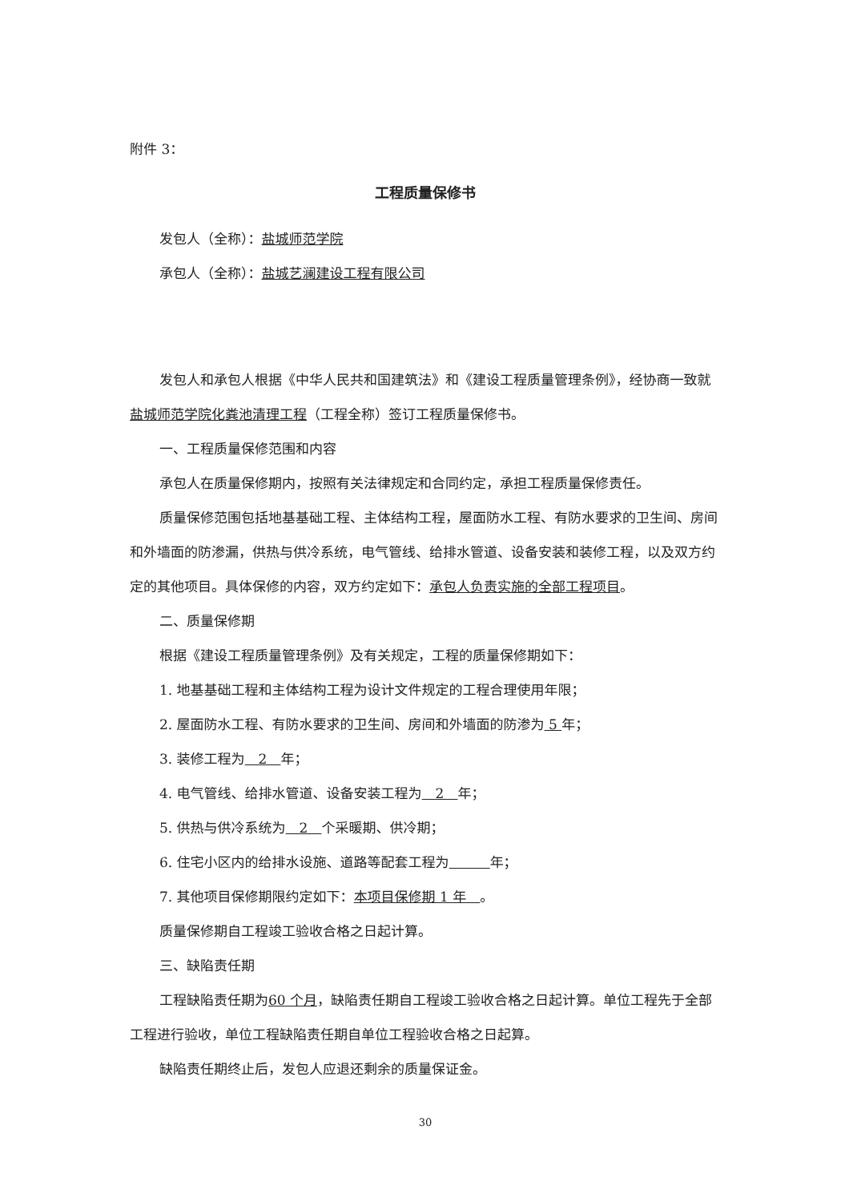附件 3：
工程质量保修书
发包人（全称）：盐城师范学院
承包人（全称）：盐城艺澜建设工程有限公司
发包人和承包人根据《中华人民共和国建筑法》和《建设工程质量管理条例》，经协商一致就盐城师范学院化粪池清理工程（工程全称）签订工程质量保修书。
一、工程质量保修范围和内容
承包人在质量保修期内，按照有关法律规定和合同约定，承担工程质量保修责任。
质量保修范围包括地基基础工程、主体结构工程，屋面防水工程、有防水要求的卫生间、房间和外墙面的防渗漏，供热与供冷系统，电气管线、给排水管道、设备安装和装修工程，以及双方约定的其他项目。具体保修的内容，双方约定如下：承包人负责实施的全部工程项目。
二、质量保修期
根据《建设工程质量管理条例》及有关规定，工程的质量保修期如下：
1. 地基基础工程和主体结构工程为设计文件规定的工程合理使用年限；
2. 屋面防水工程、有防水要求的卫生间、房间和外墙面的防渗为 5 年；
3. 装修工程为　2　年；
4. 电气管线、给排水管道、设备安装工程为　2　年；
5. 供热与供冷系统为　2　个采暖期、供冷期；
6. 住宅小区内的给排水设施、道路等配套工程为　　　 年；
7. 其他项目保修期限约定如下：本项目保修期 1 年　。
质量保修期自工程竣工验收合格之日起计算。
三、缺陷责任期
工程缺陷责任期为60 个月，缺陷责任期自工程竣工验收合格之日起计算。单位工程先于全部工程进行验收，单位工程缺陷责任期自单位工程验收合格之日起算。
缺陷责任期终止后，发包人应退还剩余的质量保证金。
30